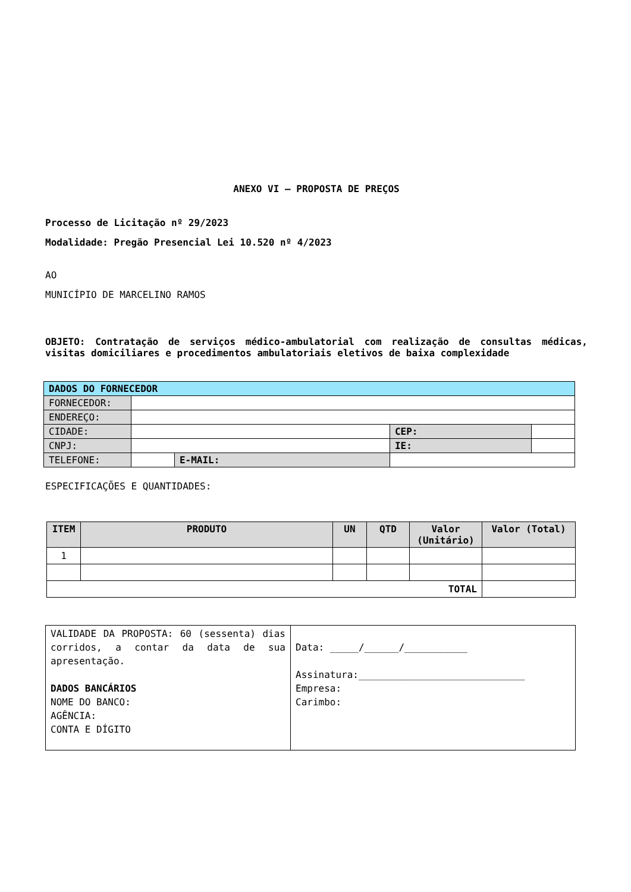ANEXO VI – PROPOSTA DE PREÇOS
Processo de Licitação nº 29/2023
Modalidade: Pregão Presencial Lei 10.520 nº 4/2023
AO
MUNICÍPIO DE MARCELINO RAMOS
OBJETO: Contratação de serviços médico-ambulatorial com realização de consultas médicas, visitas domiciliares e procedimentos ambulatoriais eletivos de baixa complexidade
| DADOS DO FORNECEDOR | | | | | |
| FORNECEDOR: | | | | | |
| ENDEREÇO: | | | | | |
| CIDADE: | | | | CEP: | |
| CNPJ: | | | | IE: | |
| TELEFONE: | | E-MAIL: | | | |
ESPECIFICAÇÕES E QUANTIDADES:
| ITEM | PRODUTO | UN | QTD | Valor (Unitário) | Valor (Total) |
| --- | --- | --- | --- | --- | --- |
| 1 | | | | | |
| TOTAL | | | | | |
| VALIDADE DA PROPOSTA: 60 (sessenta) dias corridos, a contar da data de sua apresentação. DADOS BANCÁRIOS NOME DO BANCO: AGÊNCIA: CONTA E DÍGITO | Data: _____/______/___________ Assinatura:_____________________________ Empresa: Carimbo: |